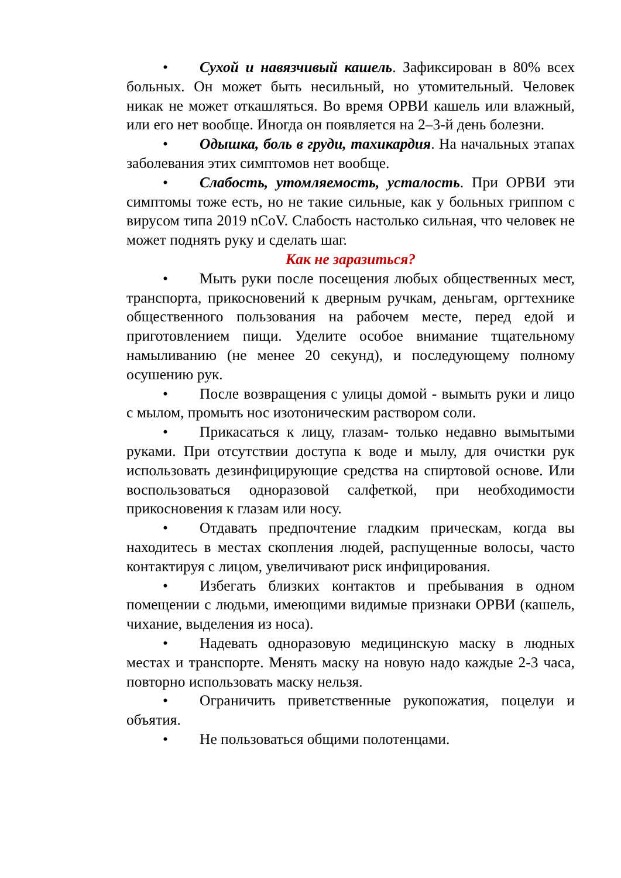• Сухой и навязчивый кашель. Зафиксирован в 80% всех больных. Он может быть несильный, но утомительный. Человек никак не может откашляться. Во время ОРВИ кашель или влажный, или его нет вообще. Иногда он появляется на 2–3-й день болезни.
• Одышка, боль в груди, тахикардия. На начальных этапах заболевания этих симптомов нет вообще.
• Слабость, утомляемость, усталость. При ОРВИ эти симптомы тоже есть, но не такие сильные, как у больных гриппом с вирусом типа 2019 nCoV. Слабость настолько сильная, что человек не может поднять руку и сделать шаг.
Как не заразиться?
• Мыть руки после посещения любых общественных мест, транспорта, прикосновений к дверным ручкам, деньгам, оргтехнике общественного пользования на рабочем месте, перед едой и приготовлением пищи. Уделите особое внимание тщательному намыливанию (не менее 20 секунд), и последующему полному осушению рук.
• После возвращения с улицы домой - вымыть руки и лицо с мылом, промыть нос изотоническим раствором соли.
• Прикасаться к лицу, глазам- только недавно вымытыми руками. При отсутствии доступа к воде и мылу, для очистки рук использовать дезинфицирующие средства на спиртовой основе. Или воспользоваться одноразовой салфеткой, при необходимости прикосновения к глазам или носу.
• Отдавать предпочтение гладким прическам, когда вы находитесь в местах скопления людей, распущенные волосы, часто контактируя с лицом, увеличивают риск инфицирования.
• Избегать близких контактов и пребывания в одном помещении с людьми, имеющими видимые признаки ОРВИ (кашель, чихание, выделения из носа).
• Надевать одноразовую медицинскую маску в людных местах и транспорте. Менять маску на новую надо каждые 2-3 часа, повторно использовать маску нельзя.
• Ограничить приветственные рукопожатия, поцелуи и объятия.
• Не пользоваться общими полотенцами.